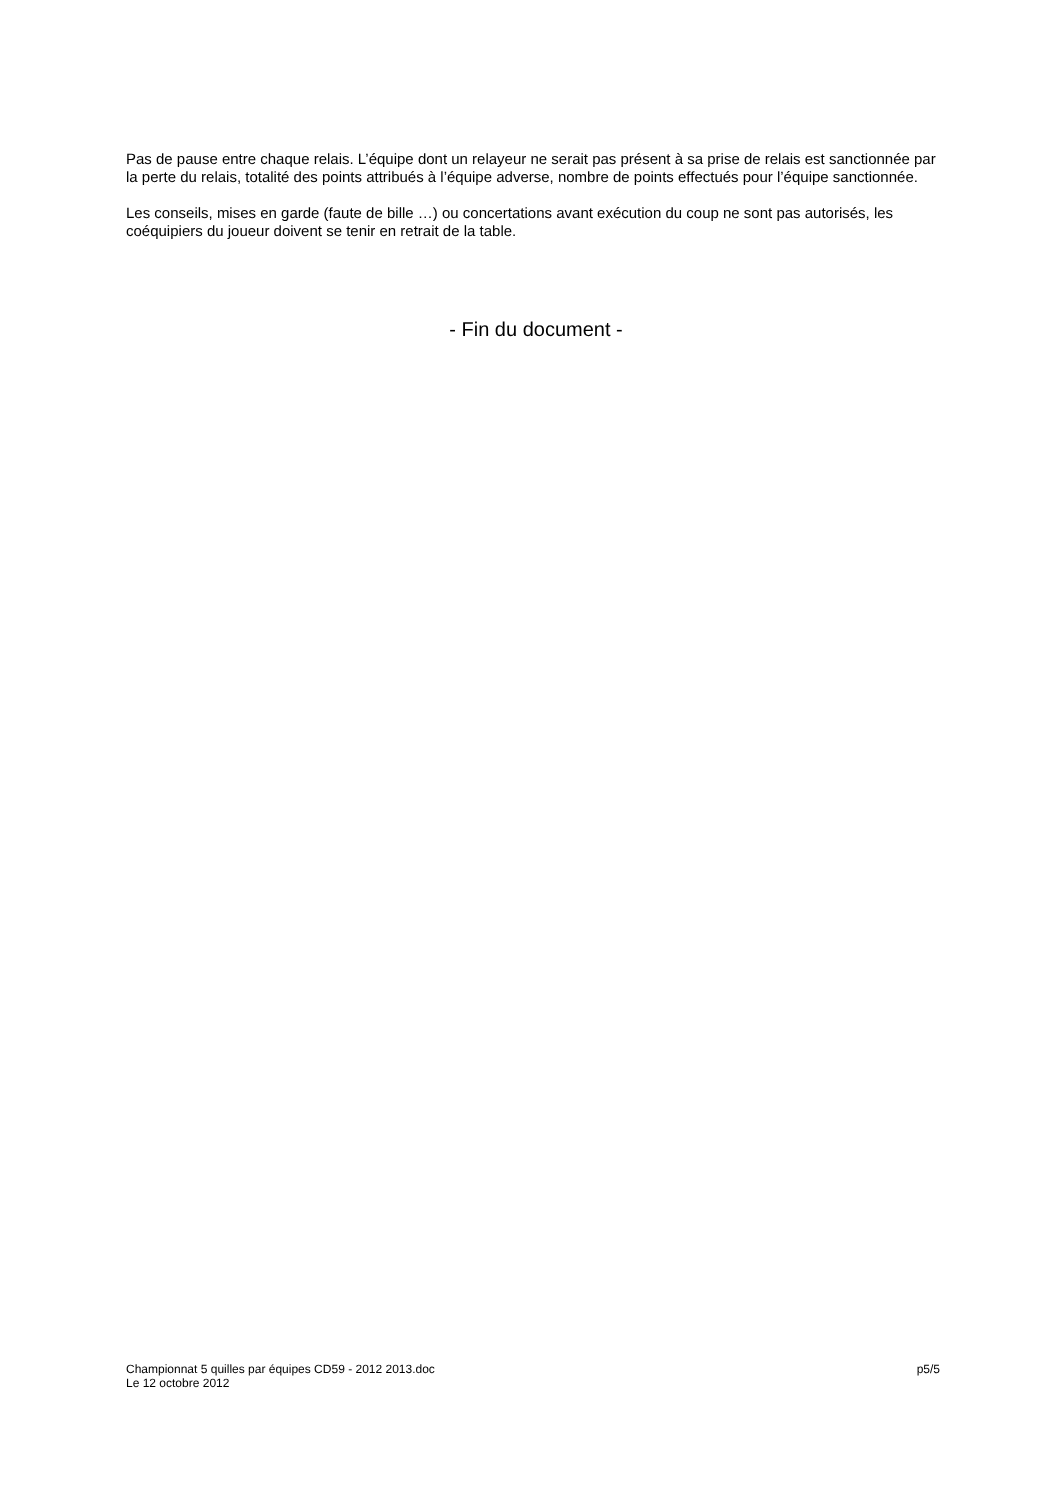Pas de pause entre chaque relais. L’équipe dont un relayeur ne serait pas présent à sa prise de relais est sanctionnée par la perte du relais, totalité des points attribués à l’équipe adverse, nombre de points effectués pour l’équipe sanctionnée.
Les conseils, mises en garde (faute de bille …) ou concertations avant exécution du coup ne sont pas autorisés, les coéquipiers du joueur doivent se tenir en retrait de la table.
- Fin du document -
Championnat 5 quilles par équipes CD59 - 2012 2013.doc
Le 12 octobre 2012
p5/5